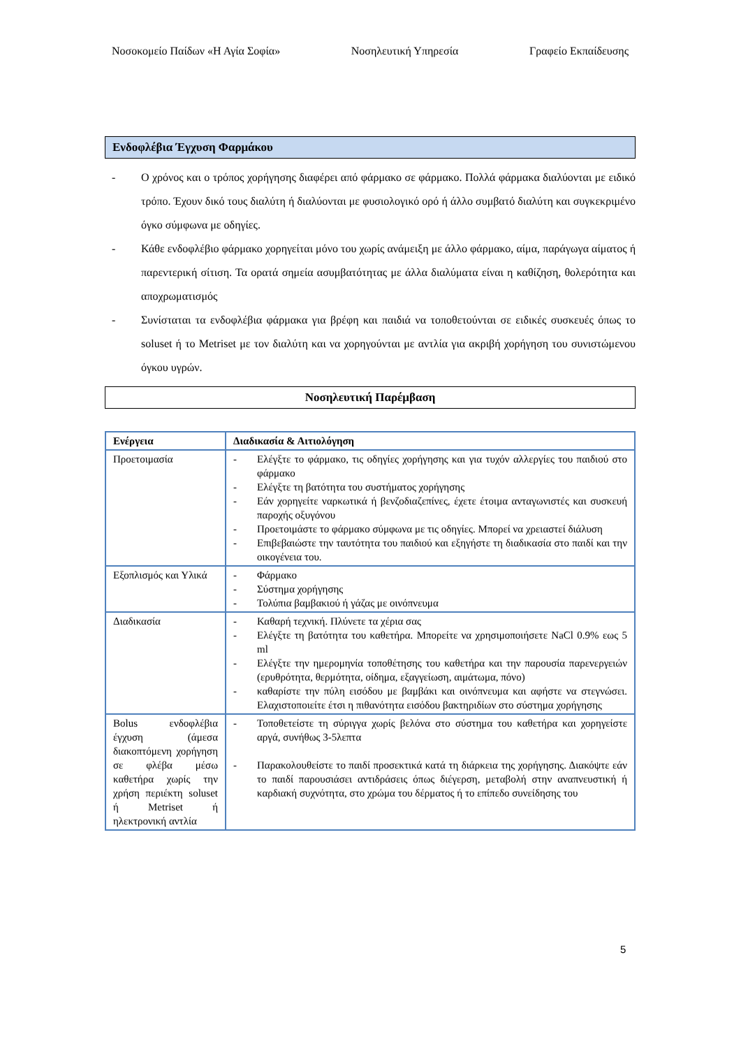Νοσοκομείο Παίδων «Η Αγία Σοφία» Νοσηλευτική Υπηρεσία Γραφείο Εκπαίδευσης
Ενδοφλέβια Έγχυση Φαρμάκου
- Ο χρόνος και ο τρόπος χορήγησης διαφέρει από φάρμακο σε φάρμακο. Πολλά φάρμακα διαλύονται με ειδικό τρόπο. Έχουν δικό τους διαλύτη ή διαλύονται με φυσιολογικό ορό ή άλλο συμβατό διαλύτη και συγκεκριμένο όγκο σύμφωνα με οδηγίες.
- Κάθε ενδοφλέβιο φάρμακο χορηγείται μόνο του χωρίς ανάμειξη με άλλο φάρμακο, αίμα, παράγωγα αίματος ή παρεντερική σίτιση. Τα ορατά σημεία ασυμβατότητας με άλλα διαλύματα είναι η καθίζηση, θολερότητα και αποχρωματισμός
- Συνίσταται τα ενδοφλέβια φάρμακα για βρέφη και παιδιά να τοποθετούνται σε ειδικές συσκευές όπως το soluset ή το Metriset με τον διαλύτη και να χορηγούνται με αντλία για ακριβή χορήγηση του συνιστώμενου όγκου υγρών.
Νοσηλευτική Παρέμβαση
| Ενέργεια | Διαδικασία & Αιτιολόγηση |
| --- | --- |
| Προετοιμασία | - Ελέγξτε το φάρμακο, τις οδηγίες χορήγησης και για τυχόν αλλεργίες του παιδιού στο φάρμακο - Ελέγξτε τη βατότητα του συστήματος χορήγησης - Εάν χορηγείτε ναρκωτικά ή βενζοδιαζεπίνες, έχετε έτοιμα ανταγωνιστές και συσκευή παροχής οξυγόνου - Προετοιμάστε το φάρμακο σύμφωνα με τις οδηγίες. Μπορεί να χρειαστεί διάλυση - Επιβεβαιώστε την ταυτότητα του παιδιού και εξηγήστε τη διαδικασία στο παιδί και την οικογένεια του. |
| Εξοπλισμός και Υλικά | - Φάρμακο - Σύστημα χορήγησης - Τολύπια βαμβακιού ή γάζας με οινόπνευμα |
| Διαδικασία | - Καθαρή τεχνική. Πλύνετε τα χέρια σας - Ελέγξτε τη βατότητα του καθετήρα. Μπορείτε να χρησιμοποιήσετε NaCl 0.9% εως 5 ml - Ελέγξτε την ημερομηνία τοποθέτησης του καθετήρα και την παρουσία παρενεργειών (ερυθρότητα, θερμότητα, οίδημα, εξαγγείωση, αιμάτωμα, πόνο) - καθαρίστε την πύλη εισόδου με βαμβάκι και οινόπνευμα και αφήστε να στεγνώσει. Ελαχιστοποιείτε έτσι η πιθανότητα εισόδου βακτηριδίων στο σύστημα χορήγησης |
| Bolus ενδοφλέβια έγχυση (άμεσα διακοπτόμενη χορήγηση σε φλέβα μέσω καθετήρα χωρίς την χρήση περιέκτη soluset ή Metriset ή ηλεκτρονική αντλία | - Τοποθετείστε τη σύριγγα χωρίς βελόνα στο σύστημα του καθετήρα και χορηγείστε αργά, συνήθως 3-5λεπτα - Παρακολουθείστε το παιδί προσεκτικά κατά τη διάρκεια της χορήγησης. Διακόψτε εάν το παιδί παρουσιάσει αντιδράσεις όπως διέγερση, μεταβολή στην αναπνευστική ή καρδιακή συχνότητα, στο χρώμα του δέρματος ή το επίπεδο συνείδησης του |
5